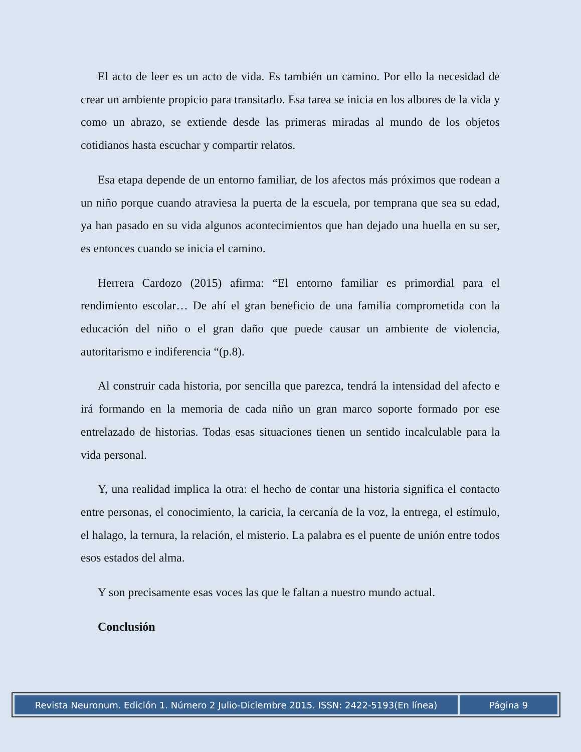El acto de leer es un acto de vida. Es también un camino. Por ello la necesidad de crear un ambiente propicio para transitarlo. Esa tarea se inicia en los albores de la vida y como un abrazo, se extiende desde las primeras miradas al mundo de los objetos cotidianos hasta escuchar y compartir relatos.
Esa etapa depende de un entorno familiar, de los afectos más próximos que rodean a un niño porque cuando atraviesa la puerta de la escuela, por temprana que sea su edad, ya han pasado en su vida algunos acontecimientos que han dejado una huella en su ser, es entonces cuando se inicia el camino.
Herrera Cardozo (2015) afirma: “El entorno familiar es primordial para el rendimiento escolar… De ahí el gran beneficio de una familia comprometida con la educación del niño o el gran daño que puede causar un ambiente de violencia, autoritarismo e indiferencia “(p.8).
Al construir cada historia, por sencilla que parezca, tendrá la intensidad del afecto e irá formando en la memoria de cada niño un gran marco soporte formado por ese entrelazado de historias. Todas esas situaciones tienen un sentido incalculable para la vida personal.
Y, una realidad implica la otra: el hecho de contar una historia significa el contacto entre personas, el conocimiento, la caricia, la cercanía de la voz, la entrega, el estímulo, el halago, la ternura, la relación, el misterio. La palabra es el puente de unión entre todos esos estados del alma.
Y son precisamente esas voces las que le faltan a nuestro mundo actual.
Conclusión
Revista Neuronum. Edición 1. Número 2 Julio-Diciembre 2015. ISSN: 2422-5193(En línea)
Página 9